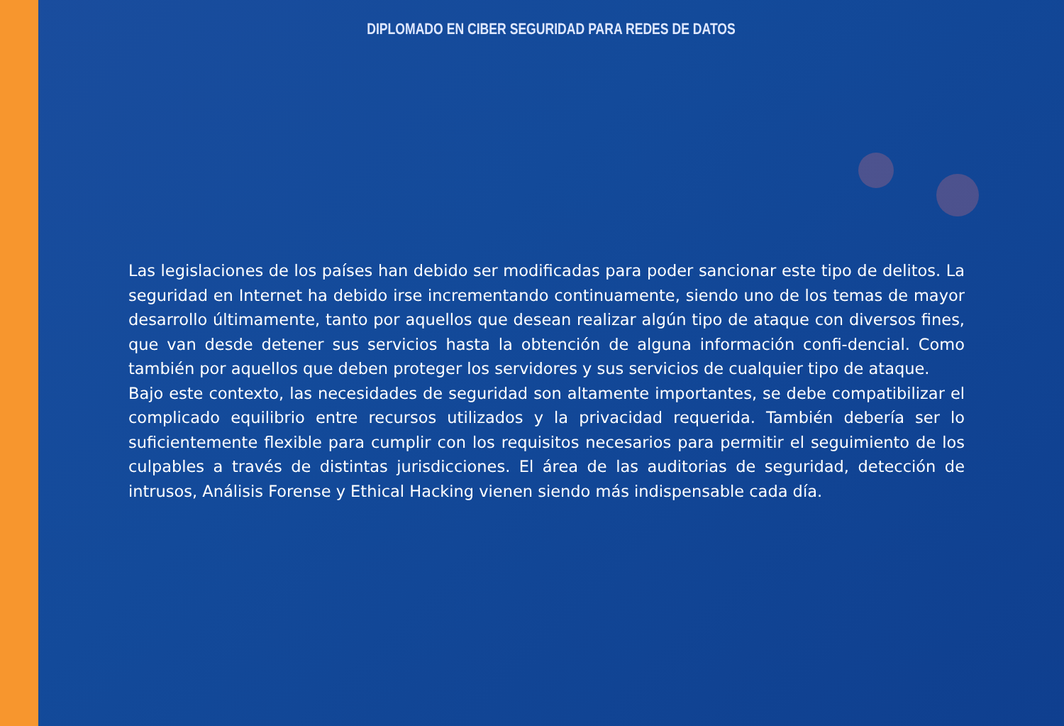DIPLOMADO EN CIBER SEGURIDAD PARA REDES DE DATOS
Las legislaciones de los países han debido ser modificadas para poder sancionar este tipo de delitos. La seguridad en Internet ha debido irse incrementando continuamente, siendo uno de los temas de mayor desarrollo últimamente, tanto por aquellos que desean realizar algún tipo de ataque con diversos fines, que van desde detener sus servicios hasta la obtención de alguna información confi-dencial. Como también por aquellos que deben proteger los servidores y sus servicios de cualquier tipo de ataque.
Bajo este contexto, las necesidades de seguridad son altamente importantes, se debe compatibilizar el complicado equilibrio entre recursos utilizados y la privacidad requerida. También debería ser lo suficientemente flexible para cumplir con los requisitos necesarios para permitir el seguimiento de los culpables a través de distintas jurisdicciones. El área de las auditorias de seguridad, detección de intrusos, Análisis Forense y Ethical Hacking vienen siendo más indispensable cada día.